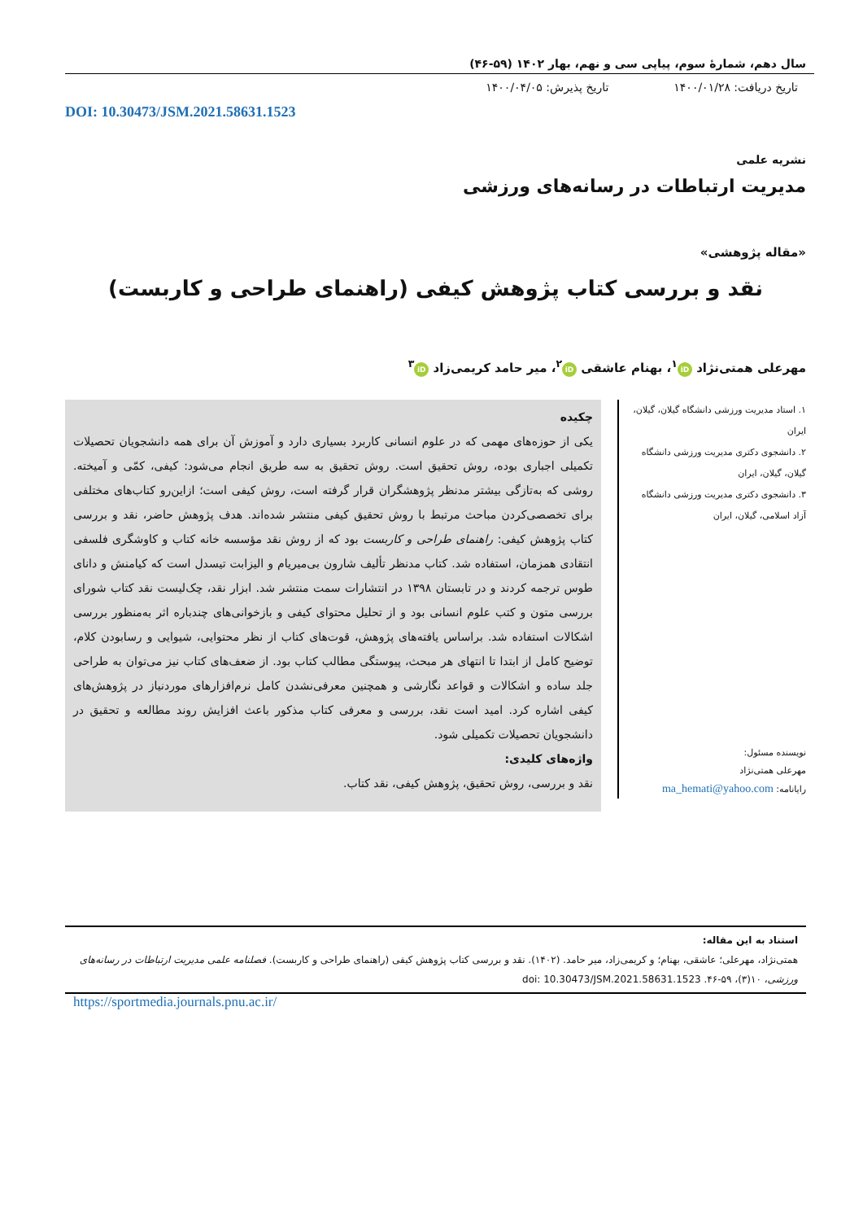سال دهم، شمارهٔ سوم، پیاپی سی و نهم، بهار ۱۴۰۲ (۵۹-۴۶)
تاریخ دریافت: ۱۴۰۰/۰۱/۲۸ تاریخ پذیرش: ۱۴۰۰/۰۴/۰۵
DOI: 10.30473/JSM.2021.58631.1523
نشریه علمی
مدیریت ارتباطات در رسانه‌های ورزشی
«مقاله پژوهشی»
نقد و بررسی کتاب پژوهش کیفی (راهنمای طراحی و کاربست)
مهرعلی همتی‌نژاد iD<sup>۱</sup>، بهنام عاشقی iD<sup>۲</sup>، میر حامد کریمی‌زاد iD<sup>۳</sup>
۱. استاد مدیریت ورزشی دانشگاه گیلان، گیلان، ایران
۲. دانشجوی دکتری مدیریت ورزشی دانشگاه گیلان، گیلان، ایران
۳. دانشجوی دکتری مدیریت ورزشی دانشگاه آزاد اسلامی، گیلان، ایران
نویسنده مسئول:
مهرعلی همتی‌نژاد
رایانامه: ma_hemati@yahoo.com
چکیده
یکی از حوزه‌های مهمی که در علوم انسانی کاربرد بسیاری دارد و آموزش آن برای همه دانشجویان تحصیلات تکمیلی اجباری بوده، روش تحقیق است. روش تحقیق به سه طریق انجام می‌شود: کیفی، کمّی و آمیخته. روشی که به‌تازگی بیشتر مدنظر پژوهشگران قرار گرفته است، روش کیفی است؛ ازاین‌رو کتاب‌های مختلفی برای تخصصی‌کردن مباحث مرتبط با روش تحقیق کیفی منتشر شده‌اند. هدف پژوهش حاضر، نقد و بررسی کتاب پژوهش کیفی: راهنمای طراحی و کاربست بود که از روش نقد مؤسسه خانه کتاب و کاوشگری فلسفی انتقادی همزمان، استفاده شد. کتاب مدنظر تألیف شارون بی‌میریام و الیزابت تیسدل است که کیامنش و دانای طوس ترجمه کردند و در تابستان ۱۳۹۸ در انتشارات سمت منتشر شد. ابزار نقد، چک‌لیست نقد کتاب شورای بررسی متون و کتب علوم انسانی بود و از تحلیل محتوای کیفی و بازخوانی‌های چندباره اثر به‌منظور بررسی اشکالات استفاده شد. براساس یافته‌های پژوهش، قوت‌های کتاب از نظر محتوایی، شیوایی و رسابودن کلام، توضیح کامل از ابتدا تا انتهای هر مبحث، پیوستگی مطالب کتاب بود. از ضعف‌های کتاب نیز می‌توان به طراحی جلد ساده و اشکالات و قواعد نگارشی و همچنین معرفی‌نشدن کامل نرم‌افزارهای موردنیاز در پژوهش‌های کیفی اشاره کرد. امید است نقد، بررسی و معرفی کتاب مذکور باعث افزایش روند مطالعه و تحقیق در دانشجویان تحصیلات تکمیلی شود.
واژه‌های کلیدی:
نقد و بررسی، روش تحقیق، پژوهش کیفی، نقد کتاب.
استناد به این مقاله:
همتی‌نژاد، مهرعلی؛ عاشقی، بهنام؛ و کریمی‌زاد، میر حامد. (۱۴۰۲). نقد و بررسی کتاب پژوهش کیفی (راهنمای طراحی و کاربست). فصلنامه علمی مدیریت ارتباطات در رسانه‌های ورزشی، ۱۰(۳)، ۵۹-۴۶. doi: 10.30473/JSM.2021.58631.1523
https://sportmedia.journals.pnu.ac.ir/